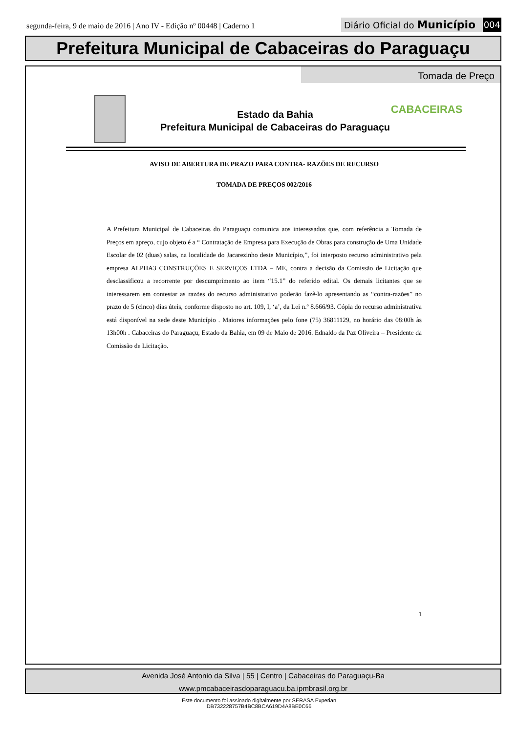segunda-feira, 9 de maio de 2016 | Ano IV - Edição nº 00448 | Caderno 1
Diário Oficial do Município 004
Prefeitura Municipal de Cabaceiras do Paraguaçu
Tomada de Preço
CABACEIRAS
Estado da Bahia
Prefeitura Municipal de Cabaceiras do Paraguaçu
AVISO DE ABERTURA DE PRAZO PARA CONTRA- RAZÕES DE RECURSO
TOMADA DE PREÇOS 002/2016
A Prefeitura Municipal de Cabaceiras do Paraguaçu comunica aos interessados que, com referência a Tomada de Preços em apreço, cujo objeto é a “ Contratação de Empresa para Execução de Obras para construção de Uma Unidade Escolar de 02 (duas) salas, na localidade do Jacarezinho deste Município,”, foi interposto recurso administrativo pela empresa ALPHA3 CONSTRUÇÕES E SERVIÇOS LTDA – ME, contra a decisão da Comissão de Licitação que desclassificou a recorrente por descumprimento ao item “15.1” do referido edital. Os demais licitantes que se interessarem em contestar as razões do recurso administrativo poderão fazê-lo apresentando as “contra-razões” no prazo de 5 (cinco) dias úteis, conforme disposto no art. 109, I, ‘a’, da Lei n.º 8.666/93. Cópia do recurso administrativa está disponível na sede deste Município . Maiores informações pelo fone (75) 36811129, no horário das 08:00h às 13h00h . Cabaceiras do Paraguaçu, Estado da Bahia, em 09 de Maio de 2016. Ednaldo da Paz Oliveira – Presidente da Comissão de Licitação.
1
Avenida José Antonio da Silva | 55 | Centro | Cabaceiras do Paraguaçu-Ba
www.pmcabaceirasdoparaguacu.ba.ipmbrasil.org.br
Este documento foi assinado digitalmente por SERASA Experian
DB732228757B4BC8BCA619D4A8BE0C66